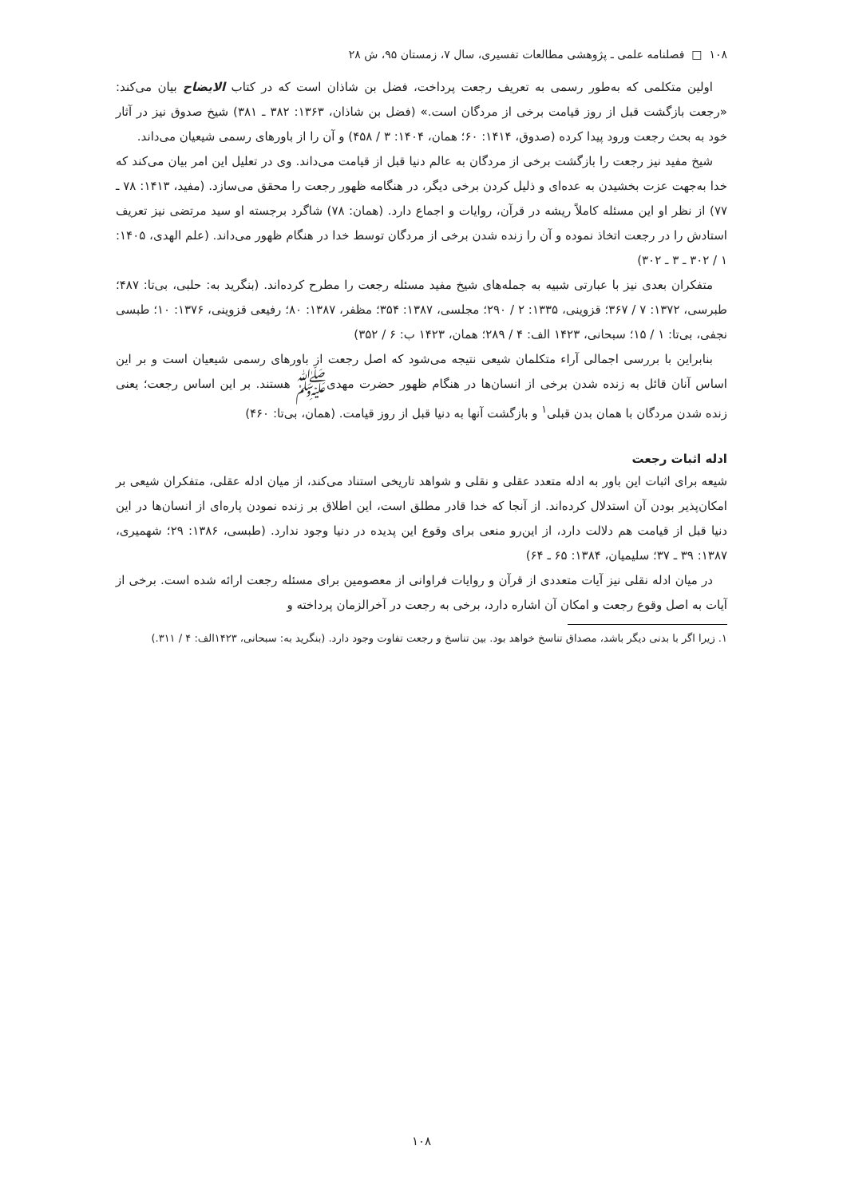۱۰۸ □ فصلنامه علمی ـ پژوهشی مطالعات تفسیری، سال ۷، زمستان ۹۵، ش ۲۸
اولین متکلمی که به‌طور رسمی به تعریف رجعت پرداخت، فضل بن شاذان است که در کتاب الایضاح بیان می‌کند: «رجعت بازگشت قبل از روز قیامت برخی از مردگان است.» (فضل بن شاذان، ۱۳۶۳: ۳۸۲ ـ ۳۸۱) شیخ صدوق نیز در آثار خود به بحث رجعت ورود پیدا کرده (صدوق، ۱۴۱۴: ۶۰؛ همان، ۱۴۰۴: ۳ / ۴۵۸) و آن را از باورهای رسمی شیعیان می‌داند.
شیخ مفید نیز رجعت را بازگشت برخی از مردگان به عالم دنیا قبل از قیامت می‌داند. وی در تعلیل این امر بیان می‌کند که خدا به‌جهت عزت بخشیدن به عده‌ای و ذلیل کردن برخی دیگر، در هنگامه ظهور رجعت را محقق می‌سازد. (مفید، ۱۴۱۳: ۷۸ ـ ۷۷) از نظر او این مسئله کاملاً ریشه در قرآن، روایات و اجماع دارد. (همان: ۷۸) شاگرد برجسته او سید مرتضی نیز تعریف استادش را در رجعت اتخاذ نموده و آن را زنده شدن برخی از مردگان توسط خدا در هنگام ظهور می‌داند. (علم الهدی، ۱۴۰۵: ۱ / ۳۰۲ ـ ۳ ـ ۳۰۲)
متفکران بعدی نیز با عبارتی شبیه به جمله‌های شیخ مفید مسئله رجعت را مطرح کرده‌اند. (بنگرید به: حلبی، بی‌تا: ۴۸۷؛ طبرسی، ۱۳۷۲: ۷ / ۳۶۷؛ قزوینی، ۱۳۳۵: ۲ / ۲۹۰؛ مجلسی، ۱۳۸۷: ۳۵۴؛ مظفر، ۱۳۸۷: ۸۰؛ رفیعی قزوینی، ۱۳۷۶: ۱۰؛ طبسی نجفی، بی‌تا: ۱ / ۱۵؛ سبحانی، ۱۴۲۳ الف: ۴ / ۲۸۹؛ همان، ۱۴۲۳ ب: ۶ / ۳۵۲)
بنابراین با بررسی اجمالی آراء متکلمان شیعی نتیجه می‌شود که اصل رجعت از باورهای رسمی شیعیان است و بر این اساس آنان قائل به زنده شدن برخی از انسان‌ها در هنگام ظهور حضرت مهدی‌ﷺ هستند. بر این اساس رجعت؛ یعنی زنده شدن مردگان با همان بدن قبلی<sup>۱</sup> و بازگشت آنها به دنیا قبل از روز قیامت. (همان، بی‌تا: ۴۶۰)
ادله اثبات رجعت
شیعه برای اثبات این باور به ادله متعدد عقلی و نقلی و شواهد تاریخی استناد می‌کند، از میان ادله عقلی، متفکران شیعی بر امکان‌پذیر بودن آن استدلال کرده‌اند. از آنجا که خدا قادر مطلق است، این اطلاق بر زنده نمودن پاره‌ای از انسان‌ها در این دنیا قبل از قیامت هم دلالت دارد، از این‌رو منعی برای وقوع این پدیده در دنیا وجود ندارد. (طبسی، ۱۳۸۶: ۲۹؛ شهمیری، ۱۳۸۷: ۳۹ ـ ۳۷؛ سلیمیان، ۱۳۸۴: ۶۵ ـ ۶۴)
در میان ادله نقلی نیز آیات متعددی از قرآن و روایات فراوانی از معصومین برای مسئله رجعت ارائه شده است. برخی از آیات به اصل وقوع رجعت و امکان آن اشاره دارد، برخی به رجعت در آخرالزمان پرداخته و
۱. زیرا اگر با بدنی دیگر باشد، مصداق تناسخ خواهد بود. بین تناسخ و رجعت تفاوت وجود دارد. (بنگرید به: سبحانی، ۱۴۲۳الف: ۴ / ۳۱۱.)
۱۰۸